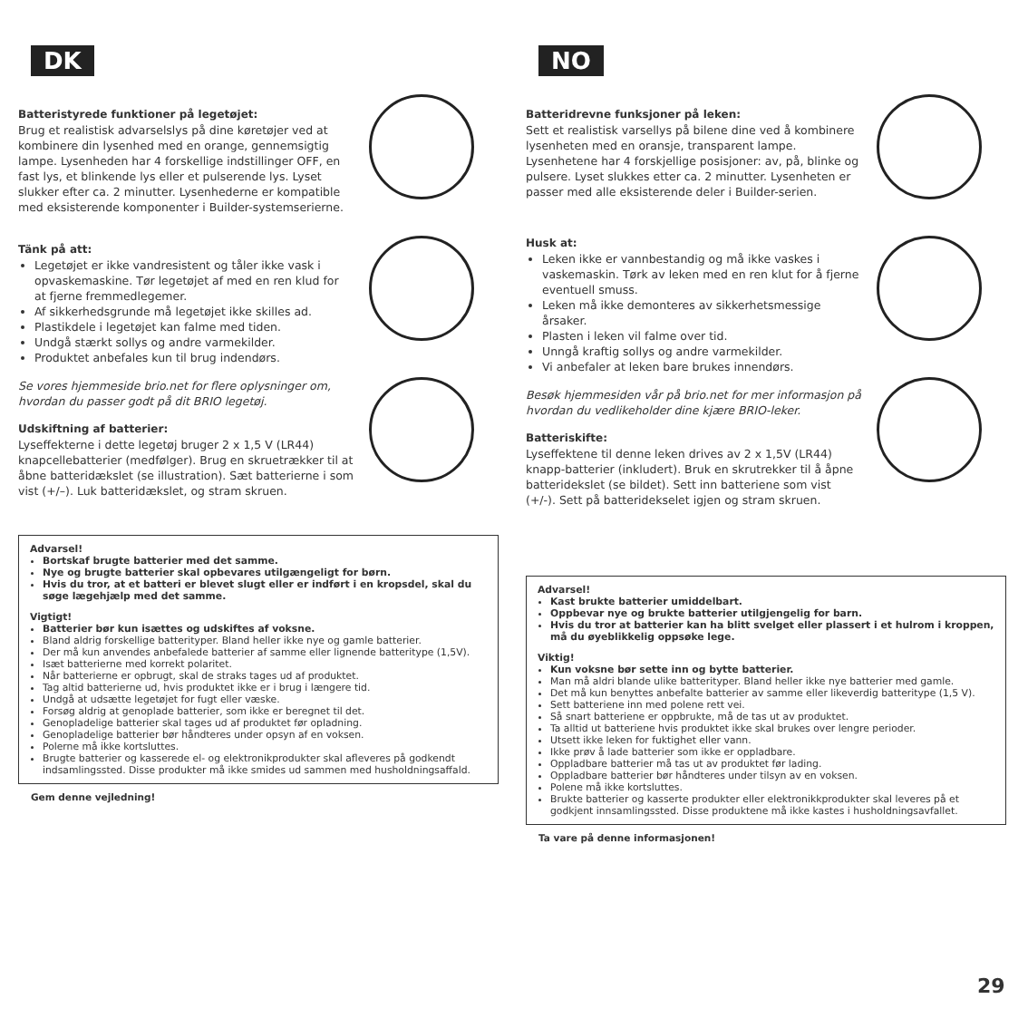DK
Batteristyrede funktioner på legetøjet:
Brug et realistisk advarselslys på dine køretøjer ved at kombinere din lysenhed med en orange, gennemsigtig lampe. Lysenheden har 4 forskellige indstillinger OFF, en fast lys, et blinkende lys eller et pulserende lys. Lyset slukker efter ca. 2 minutter. Lysenhederne er kompatible med eksisterende komponenter i Builder-systemserierne.
Tänk på att:
Legetøjet er ikke vandresistent og tåler ikke vask i opvaskemaskine. Tør legetøjet af med en ren klud for at fjerne fremmedlegemer.
Af sikkerhedsgrunde må legetøjet ikke skilles ad.
Plastikdele i legetøjet kan falme med tiden.
Undgå stærkt sollys og andre varmekilder.
Produktet anbefales kun til brug indendørs.
Se vores hjemmeside brio.net for flere oplysninger om, hvordan du passer godt på dit BRIO legetøj.
Udskiftning af batterier:
Lyseffekterne i dette legetøj bruger 2 x 1,5 V (LR44) knapcellebatterier (medfølger). Brug en skruetrækker til at åbne batteridækslet (se illustration). Sæt batterierne i som vist (+/–). Luk batteridækslet, og stram skruen.
Advarsel!
Bortskaf brugte batterier med det samme.
Nye og brugte batterier skal opbevares utilgængeligt for børn.
Hvis du tror, at et batteri er blevet slugt eller er indført i en kropsdel, skal du søge lægehjælp med det samme.
Vigtigt!
Batterier bør kun isættes og udskiftes af voksne.
Bland aldrig forskellige batterityper. Bland heller ikke nye og gamle batterier.
Der må kun anvendes anbefalede batterier af samme eller lignende batteritype (1,5V).
Isæt batterierne med korrekt polaritet.
Når batterierne er opbrugt, skal de straks tages ud af produktet.
Tag altid batterierne ud, hvis produktet ikke er i brug i længere tid.
Undgå at udsætte legetøjet for fugt eller væske.
Forsøg aldrig at genoplade batterier, som ikke er beregnet til det.
Genopladelige batterier skal tages ud af produktet før opladning.
Genopladelige batterier bør håndteres under opsyn af en voksen.
Polerne må ikke kortsluttes.
Brugte batterier og kasserede el- og elektronikprodukter skal afleveres på godkendt indsamlingssted. Disse produkter må ikke smides ud sammen med husholdningsaffald.
Gem denne vejledning!
NO
Batteridrevne funksjoner på leken:
Sett et realistisk varsellys på bilene dine ved å kombinere lysenheten med en oransje, transparent lampe. Lysenhetene har 4 forskjellige posisjoner: av, på, blinke og pulsere. Lyset slukkes etter ca. 2 minutter. Lysenheten er passer med alle eksisterende deler i Builder-serien.
Husk at:
Leken ikke er vannbestandig og må ikke vaskes i vaskemaskin. Tørk av leken med en ren klut for å fjerne eventuell smuss.
Leken må ikke demonteres av sikkerhetsmessige årsaker.
Plasten i leken vil falme over tid.
Unngå kraftig sollys og andre varmekilder.
Vi anbefaler at leken bare brukes innendørs.
Besøk hjemmesiden vår på brio.net for mer informasjon på hvordan du vedlikeholder dine kjære BRIO-leker.
Batteriskifte:
Lyseffektene til denne leken drives av 2 x 1,5V (LR44) knapp-batterier (inkludert). Bruk en skrutrekker til å åpne batteridekslet (se bildet). Sett inn batteriene som vist (+/-). Sett på batteridekselet igjen og stram skruen.
Advarsel!
Kast brukte batterier umiddelbart.
Oppbevar nye og brukte batterier utilgjengelig for barn.
Hvis du tror at batterier kan ha blitt svelget eller plassert i et hulrom i kroppen, må du øyeblikkelig oppsøke lege.
Viktig!
Kun voksne bør sette inn og bytte batterier.
Man må aldri blande ulike batterityper. Bland heller ikke nye batterier med gamle.
Det må kun benyttes anbefalte batterier av samme eller likeverdig batteritype (1,5 V).
Sett batteriene inn med polene rett vei.
Så snart batteriene er oppbrukte, må de tas ut av produktet.
Ta alltid ut batteriene hvis produktet ikke skal brukes over lengre perioder.
Utsett ikke leken for fuktighet eller vann.
Ikke prøv å lade batterier som ikke er oppladbare.
Oppladbare batterier må tas ut av produktet før lading.
Oppladbare batterier bør håndteres under tilsyn av en voksen.
Polene må ikke kortsluttes.
Brukte batterier og kasserte produkter eller elektronikkprodukter skal leveres på et godkjent innsamlingssted. Disse produktene må ikke kastes i husholdningsavfallet.
Ta vare på denne informasjonen!
29